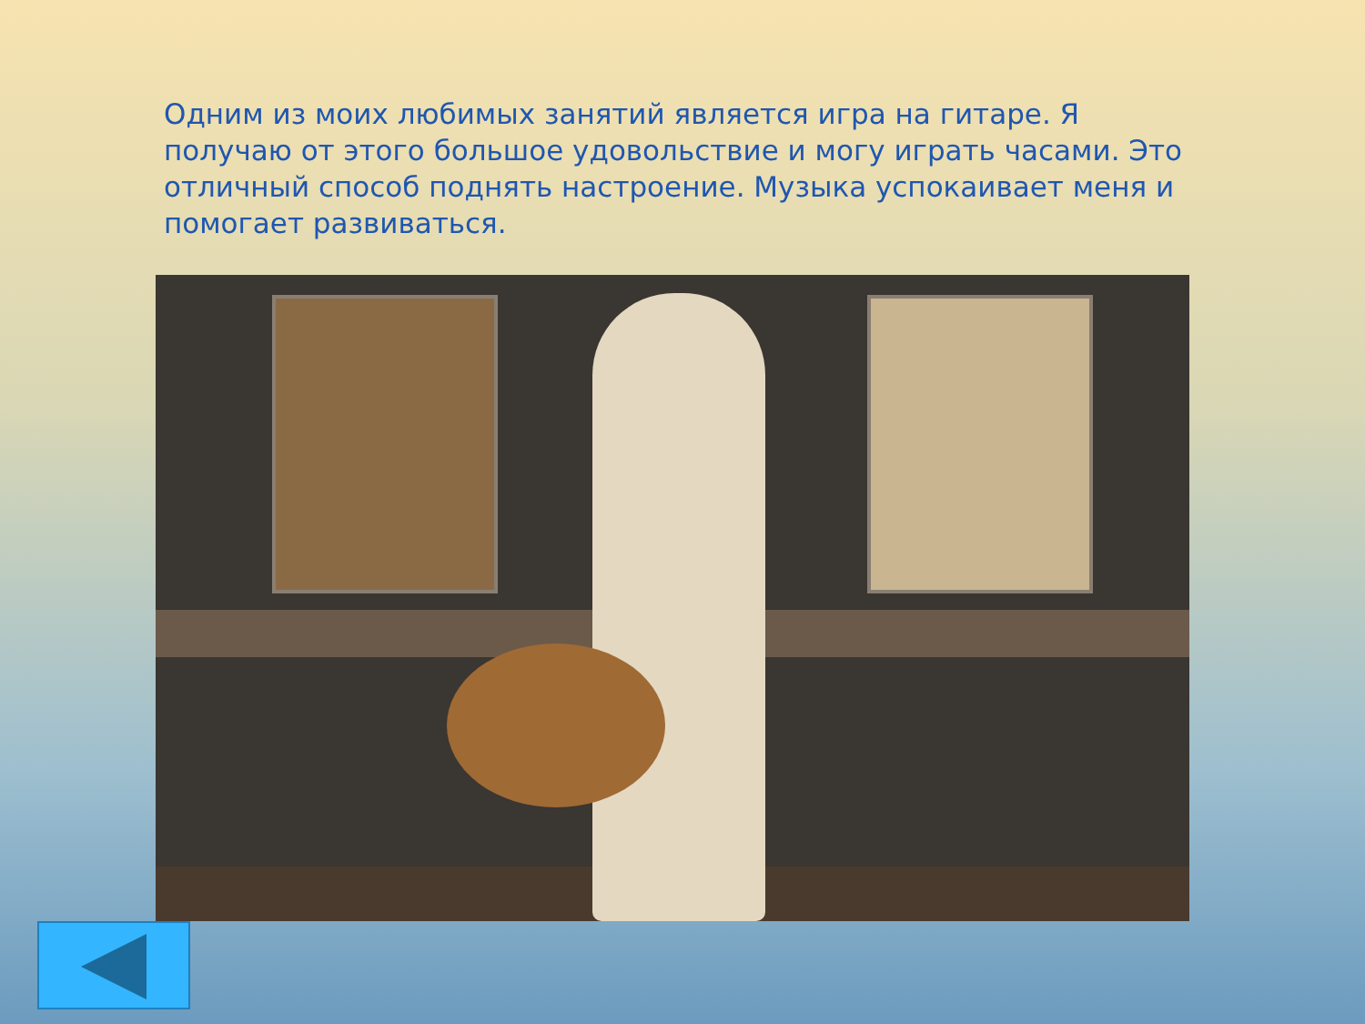Одним из моих любимых занятий является игра на гитаре. Я получаю от этого большое удовольствие и могу играть часами. Это отличный способ поднять настроение. Музыка успокаивает меня и помогает развиваться.